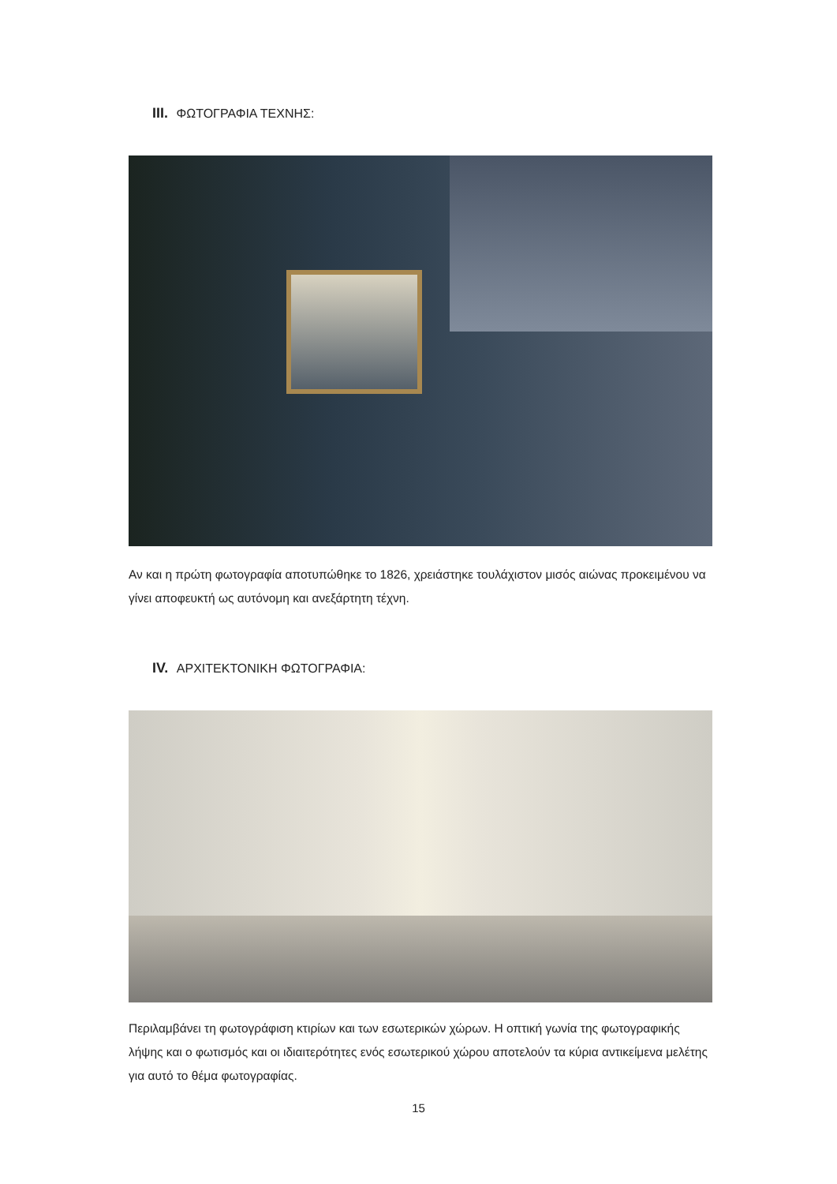III. ΦΩΤΟΓΡΑΦΙΑ ΤΕΧΝΗΣ:
Αν και η πρώτη φωτογραφία αποτυπώθηκε το 1826, χρειάστηκε τουλάχιστον μισός αιώνας προκειμένου να γίνει αποφευκτή ως αυτόνομη και ανεξάρτητη τέχνη.
IV. ΑΡΧΙΤΕΚΤΟΝΙΚΗ ΦΩΤΟΓΡΑΦΙΑ:
Περιλαμβάνει τη φωτογράφιση κτιρίων και των εσωτερικών χώρων. Η οπτική γωνία της φωτογραφικής λήψης και ο φωτισμός και οι ιδιαιτερότητες ενός εσωτερικού χώρου αποτελούν τα κύρια αντικείμενα μελέτης για αυτό το θέμα φωτογραφίας.
15